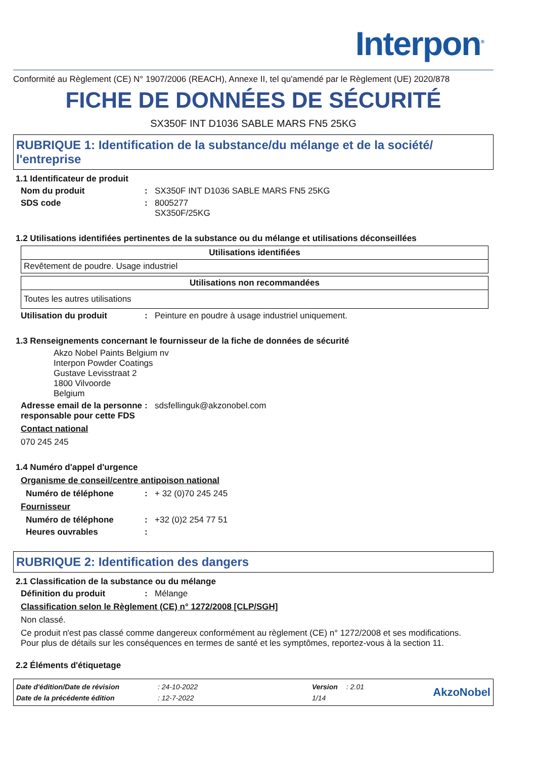Interpon<sup>®</sup>
Conformité au Règlement (CE) N° 1907/2006 (REACH), Annexe II, tel qu'amendé par le Règlement (UE) 2020/878
FICHE DE DONNÉES DE SÉCURITÉ
SX350F INT D1036 SABLE MARS FN5 25KG
RUBRIQUE 1: Identification de la substance/du mélange et de la société/ l'entreprise
1.1 Identificateur de produit
Nom du produit : SX350F INT D1036 SABLE MARS FN5 25KG
SDS code : 8005277
SX350F/25KG
1.2 Utilisations identifiées pertinentes de la substance ou du mélange et utilisations déconseillées
| Utilisations identifiées |
| --- |
| Revêtement de poudre. Usage industriel |
| Utilisations non recommandées |
| --- |
| Toutes les autres utilisations |
Utilisation du produit : Peinture en poudre à usage industriel uniquement.
1.3 Renseignements concernant le fournisseur de la fiche de données de sécurité
Akzo Nobel Paints Belgium nv
Interpon Powder Coatings
Gustave Levisstraat 2
1800 Vilvoorde
Belgium
Adresse email de la personne responsable pour cette FDS
: sdsfellinguk@akzonobel.com
Contact national
070 245 245
1.4 Numéro d'appel d'urgence
Organisme de conseil/centre antipoison national
Numéro de téléphone : + 32 (0)70 245 245
Fournisseur
Numéro de téléphone : +32 (0)2 254 77 51
Heures ouvrables :
RUBRIQUE 2: Identification des dangers
2.1 Classification de la substance ou du mélange
Définition du produit : Mélange
Classification selon le Règlement (CE) n° 1272/2008 [CLP/SGH]
Non classé.
Ce produit n'est pas classé comme dangereux conformément au règlement (CE) n° 1272/2008 et ses modifications.
Pour plus de détails sur les conséquences en termes de santé et les symptômes, reportez-vous à la section 11.
2.2 Éléments d'étiquetage
| Date d'édition/Date de révision | : 24-10-2022 | Version | : 2.01 |
| Date de la précédente édition | : 12-7-2022 | 1/14 | |
AkzoNobel